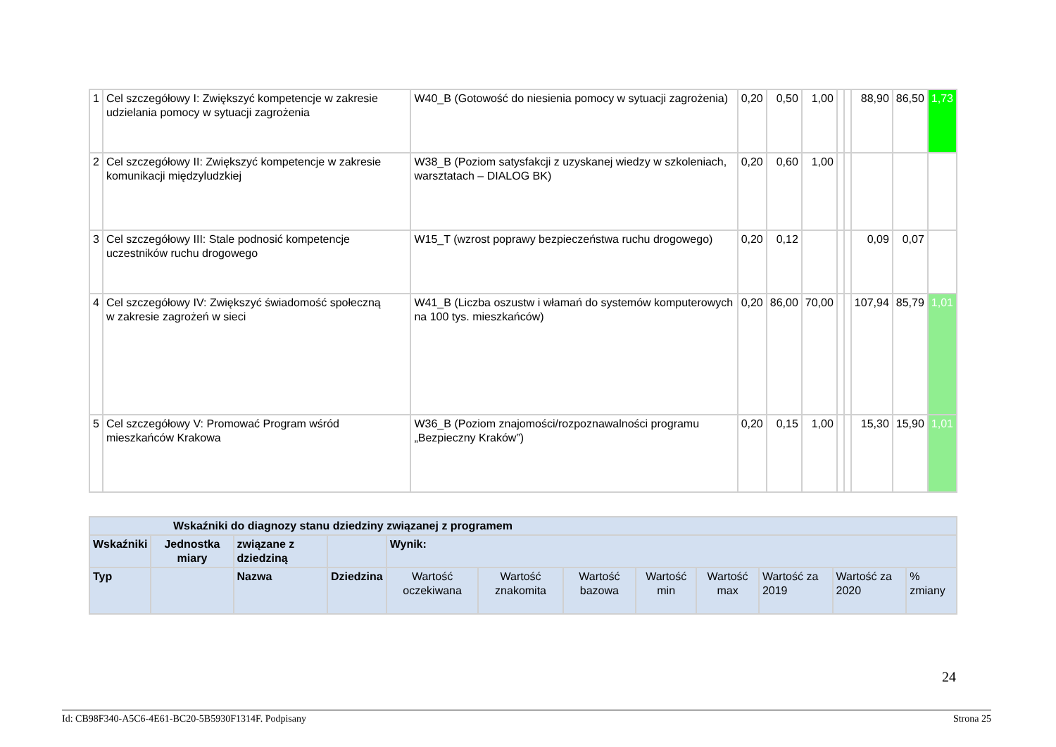| 1 | Cel szczegółowy I: Zwiększyć kompetencje w zakresie udzielania pomocy w sytuacji zagrożenia | W40_B (Gotowość do niesienia pomocy w sytuacji zagrożenia) | 0,20 | 0,50 | 1,00 | | | 88,90 | 86,50 | 1,73 |
| 2 | Cel szczegółowy II: Zwiększyć kompetencje w zakresie komunikacji międzyludzkiej | W38_B (Poziom satysfakcji z uzyskanej wiedzy w szkoleniach, warsztatach – DIALOG BK) | 0,20 | 0,60 | 1,00 | | | | | |
| 3 | Cel szczegółowy III: Stale podnosić kompetencje uczestników ruchu drogowego | W15_T (wzrost poprawy bezpieczeństwa ruchu drogowego) | 0,20 | 0,12 | | | | 0,09 | 0,07 | |
| 4 | Cel szczegółowy IV: Zwiększyć świadomość społeczną w zakresie zagrożeń w sieci | W41_B (Liczba oszustw i włamań do systemów komputerowych na 100 tys. mieszkańców) | 0,20 | 86,00 | 70,00 | | | 107,94 | 85,79 | 1,01 |
| 5 | Cel szczegółowy V: Promować Program wśród mieszkańców Krakowa | W36_B (Poziom znajomości/rozpoznawalności programu „Bezpieczny Kraków”) | 0,20 | 0,15 | 1,00 | | | 15,30 | 15,90 | 1,01 |
| Wskaźniki do diagnozy stanu dziedziny związanej z programem | | | | | | | | | | | |
| --- | --- | --- | --- | --- | --- | --- | --- | --- | --- | --- | --- |
| Wskaźniki | Jednostka miary | związane z dziedziną | | Wynik: | | | | | | | |
| Typ | | Nazwa | Dziedzina | Wartość oczekiwana | Wartość znakomita | Wartość bazowa | Wartość min | Wartość max | Wartość za 2019 | Wartość za 2020 | % zmiany |
24
Id: CB98F340-A5C6-4E61-BC20-5B5930F1314F. Podpisany Strona 25